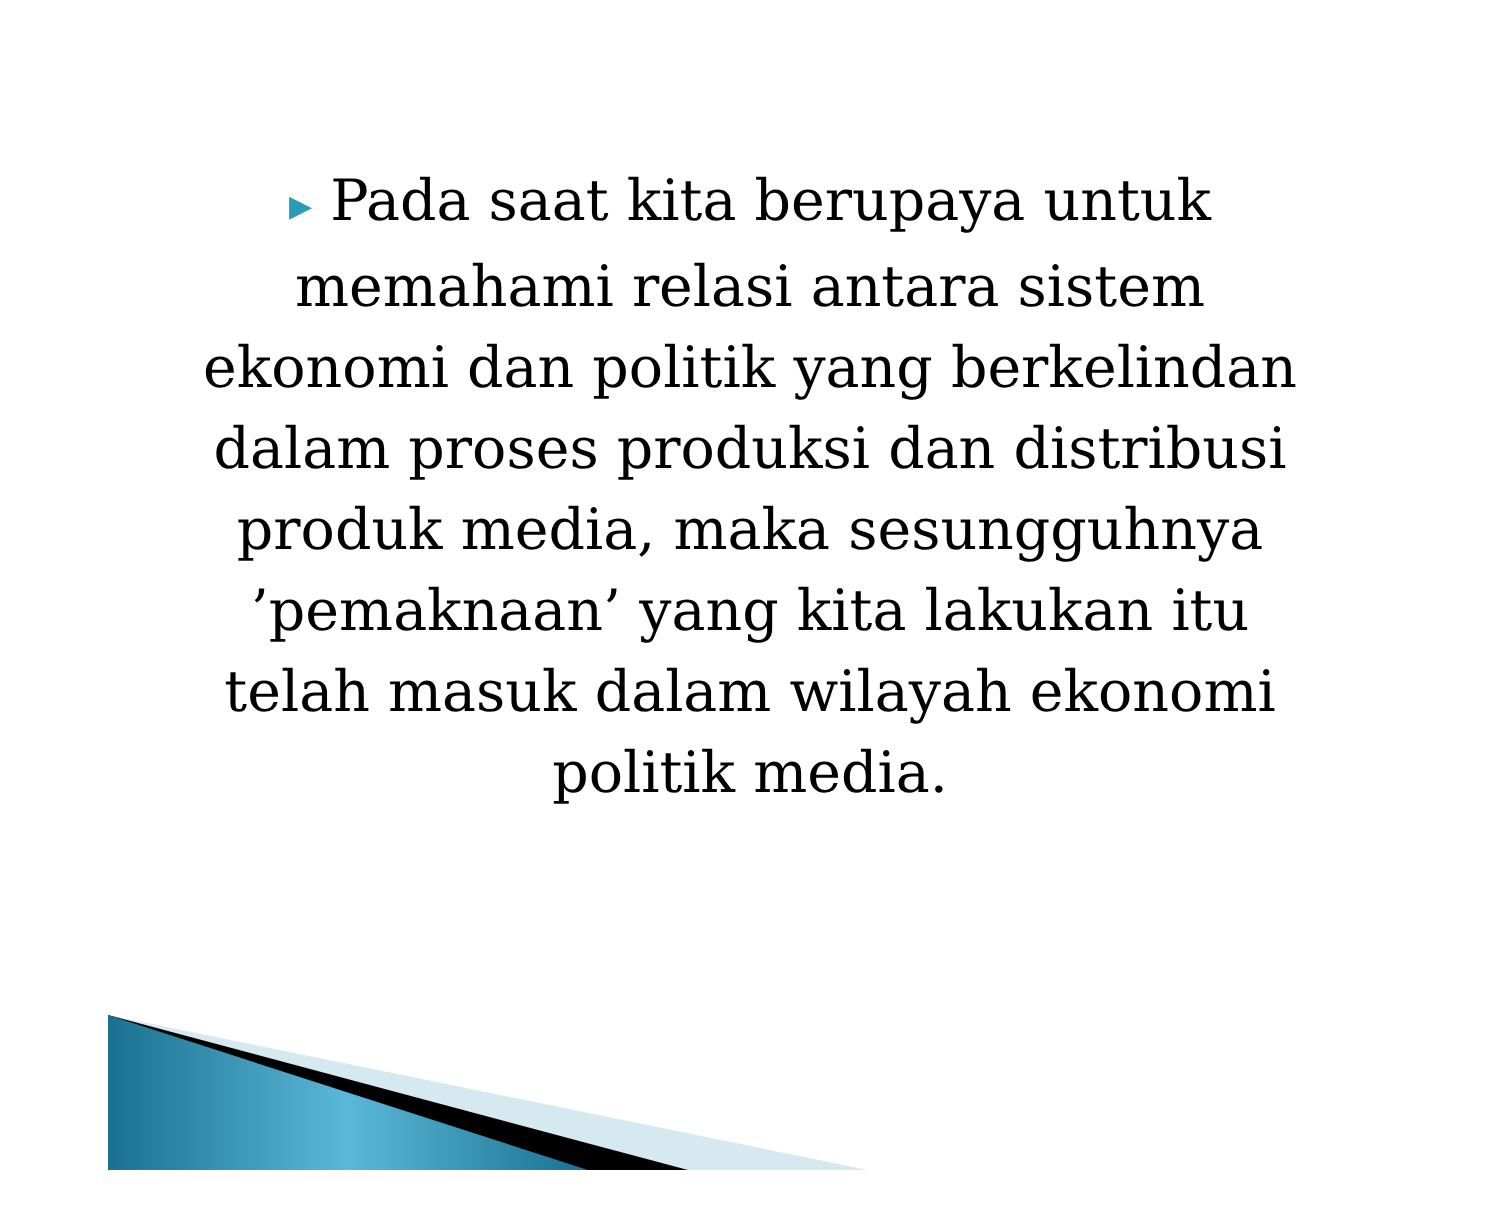▶ Pada saat kita berupaya untuk memahami relasi antara sistem ekonomi dan politik yang berkelindan dalam proses produksi dan distribusi produk media, maka sesungguhnya ’pemaknaan’ yang kita lakukan itu telah masuk dalam wilayah ekonomi politik media.